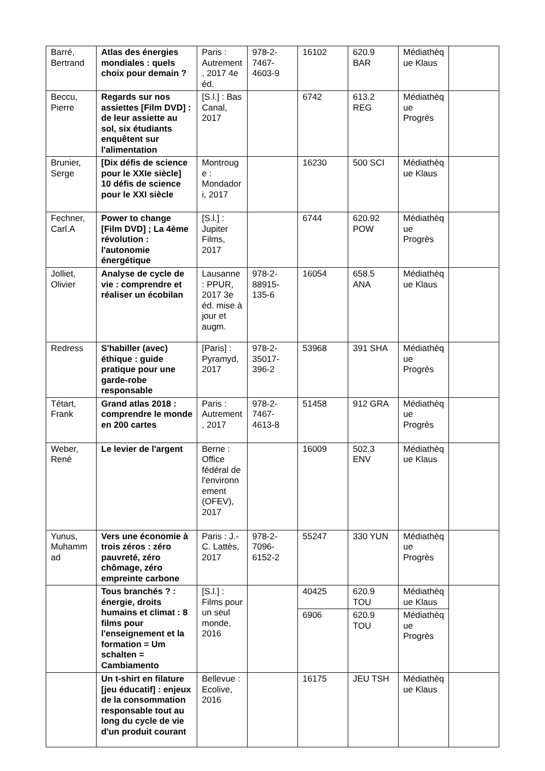| Barré, Bertrand | Atlas des énergies mondiales : quels choix pour demain ? | Paris : Autrement, 2017 4e éd. | 978-2-7467-4603-9 | 16102 | 620.9 BAR | Médiathèque Klaus | |
| Beccu, Pierre | Regards sur nos assiettes [Film DVD] : de leur assiette au sol, six étudiants enquêtent sur l'alimentation | [S.l.] : Bas Canal, 2017 | | 6742 | 613.2 REG | Médiathèque Progrès | |
| Brunier, Serge | [Dix défis de science pour le XXIe siècle] 10 défis de science pour le XXI siècle | Montrouge : Mondadori, 2017 | | 16230 | 500 SCI | Médiathèque Klaus | |
| Fechner, Carl.A | Power to change [Film DVD] ; La 4ème révolution : l'autonomie énergétique | [S.l.] : Jupiter Films, 2017 | | 6744 | 620.92 POW | Médiathèque Progrès | |
| Jolliet, Olivier | Analyse de cycle de vie : comprendre et réaliser un écobilan | Lausanne : PPUR, 2017 3e éd. mise à jour et augm. | 978-2-88915-135-6 | 16054 | 658.5 ANA | Médiathèque Klaus | |
| Redress | S'habiller (avec) éthique : guide pratique pour une garde-robe responsable | [Paris] : Pyramyd, 2017 | 978-2-35017-396-2 | 53968 | 391 SHA | Médiathèque Progrès | |
| Tétart, Frank | Grand atlas 2018 : comprendre le monde en 200 cartes | Paris : Autrement, 2017 | 978-2-7467-4613-8 | 51458 | 912 GRA | Médiathèque Progrès | |
| Weber, René | Le levier de l'argent | Berne : Office fédéral de l'environnement (OFEV), 2017 | | 16009 | 502.3 ENV | Médiathèque Klaus | |
| Yunus, Muhammad | Vers une économie à trois zéros : zéro pauvreté, zéro chômage, zéro empreinte carbone | Paris : J.-C. Lattès, 2017 | 978-2-7096-6152-2 | 55247 | 330 YUN | Médiathèque Progrès | |
| | Tous branchés ? : énergie, droits humains et climat : 8 films pour l'enseignement et la formation = Um schalten = Cambiamento | [S.l.] : Films pour un seul monde, 2016 | | 40425 | 620.9 TOU | Médiathèque Klaus | |
| | | | | 6906 | 620.9 TOU | Médiathèque Progrès | |
| | Un t-shirt en filature [jeu éducatif] : enjeux de la consommation responsable tout au long du cycle de vie d'un produit courant | Bellevue : Ecolive, 2016 | | 16175 | JEU TSH | Médiathèque Klaus | |